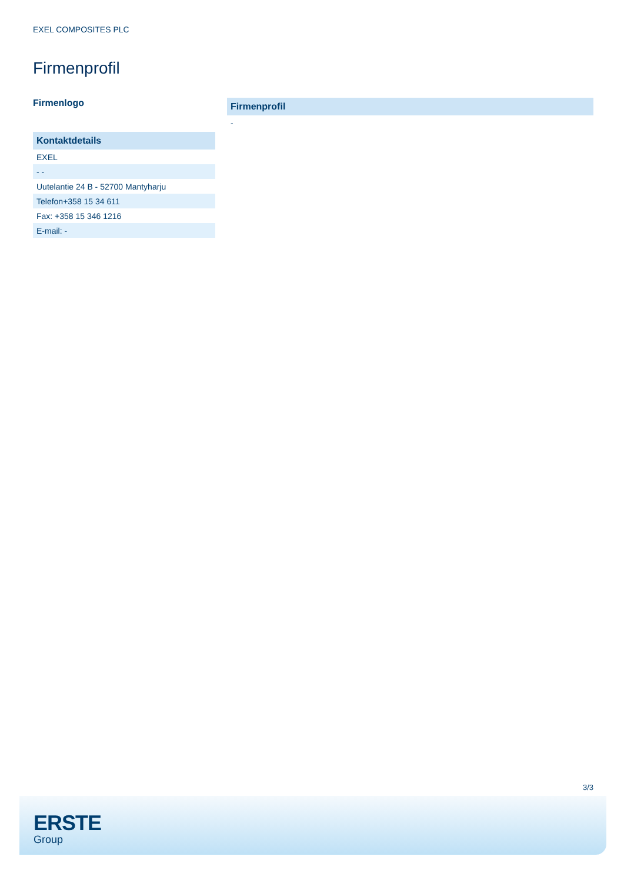EXEL COMPOSITES PLC
Firmenprofil
Firmenlogo
| Kontaktdetails |
| --- |
| EXEL |
| - - |
| Uutelantie 24 B - 52700 Mantyharju |
| Telefon+358 15 34 611 |
| Fax: +358 15 346 1216 |
| E-mail: - |
| Firmenprofil |
| --- |
| - |
3/3
ERSTE
Group